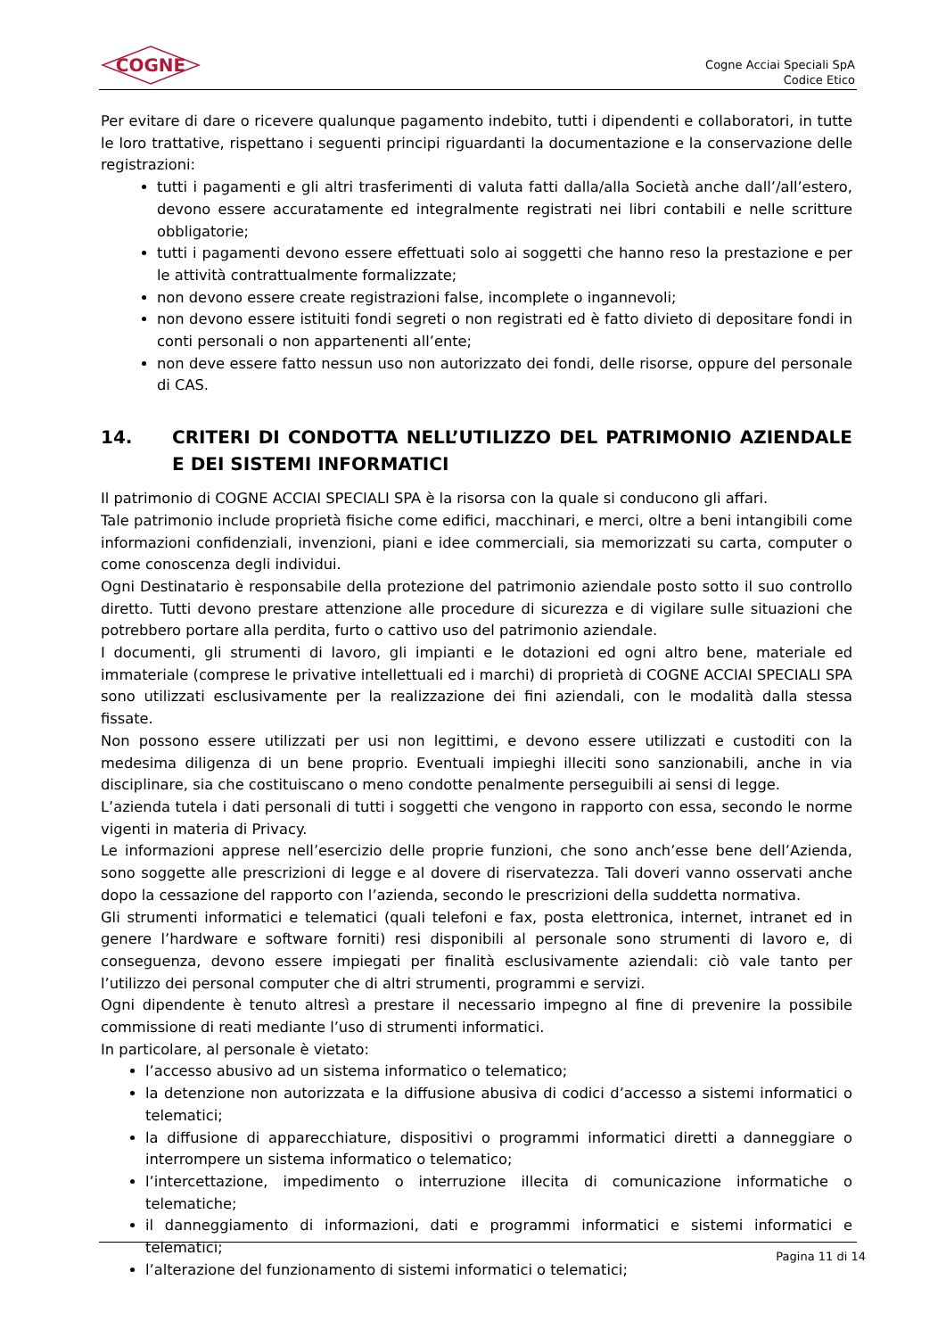COGNE
Cogne Acciai Speciali SpA
Codice Etico
Per evitare di dare o ricevere qualunque pagamento indebito, tutti i dipendenti e collaboratori, in tutte le loro trattative, rispettano i seguenti principi riguardanti la documentazione e la conservazione delle registrazioni:
tutti i pagamenti e gli altri trasferimenti di valuta fatti dalla/alla Società anche dall’/all’estero, devono essere accuratamente ed integralmente registrati nei libri contabili e nelle scritture obbligatorie;
tutti i pagamenti devono essere effettuati solo ai soggetti che hanno reso la prestazione e per le attività contrattualmente formalizzate;
non devono essere create registrazioni false, incomplete o ingannevoli;
non devono essere istituiti fondi segreti o non registrati ed è fatto divieto di depositare fondi in conti personali o non appartenenti all’ente;
non deve essere fatto nessun uso non autorizzato dei fondi, delle risorse, oppure del personale di CAS.
14. CRITERI DI CONDOTTA NELL’UTILIZZO DEL PATRIMONIO AZIENDALE E DEI SISTEMI INFORMATICI
Il patrimonio di COGNE ACCIAI SPECIALI SPA è la risorsa con la quale si conducono gli affari.
Tale patrimonio include proprietà fisiche come edifici, macchinari, e merci, oltre a beni intangibili come informazioni confidenziali, invenzioni, piani e idee commerciali, sia memorizzati su carta, computer o come conoscenza degli individui.
Ogni Destinatario è responsabile della protezione del patrimonio aziendale posto sotto il suo controllo diretto. Tutti devono prestare attenzione alle procedure di sicurezza e di vigilare sulle situazioni che potrebbero portare alla perdita, furto o cattivo uso del patrimonio aziendale.
I documenti, gli strumenti di lavoro, gli impianti e le dotazioni ed ogni altro bene, materiale ed immateriale (comprese le privative intellettuali ed i marchi) di proprietà di COGNE ACCIAI SPECIALI SPA sono utilizzati esclusivamente per la realizzazione dei fini aziendali, con le modalità dalla stessa fissate.
Non possono essere utilizzati per usi non legittimi, e devono essere utilizzati e custoditi con la medesima diligenza di un bene proprio. Eventuali impieghi illeciti sono sanzionabili, anche in via disciplinare, sia che costituiscano o meno condotte penalmente perseguibili ai sensi di legge.
L’azienda tutela i dati personali di tutti i soggetti che vengono in rapporto con essa, secondo le norme vigenti in materia di Privacy.
Le informazioni apprese nell’esercizio delle proprie funzioni, che sono anch’esse bene dell’Azienda, sono soggette alle prescrizioni di legge e al dovere di riservatezza. Tali doveri vanno osservati anche dopo la cessazione del rapporto con l’azienda, secondo le prescrizioni della suddetta normativa.
Gli strumenti informatici e telematici (quali telefoni e fax, posta elettronica, internet, intranet ed in genere l’hardware e software forniti) resi disponibili al personale sono strumenti di lavoro e, di conseguenza, devono essere impiegati per finalità esclusivamente aziendali: ciò vale tanto per l’utilizzo dei personal computer che di altri strumenti, programmi e servizi.
Ogni dipendente è tenuto altresì a prestare il necessario impegno al fine di prevenire la possibile commissione di reati mediante l’uso di strumenti informatici.
In particolare, al personale è vietato:
l’accesso abusivo ad un sistema informatico o telematico;
la detenzione non autorizzata e la diffusione abusiva di codici d’accesso a sistemi informatici o telematici;
la diffusione di apparecchiature, dispositivi o programmi informatici diretti a danneggiare o interrompere un sistema informatico o telematico;
l’intercettazione, impedimento o interruzione illecita di comunicazione informatiche o telematiche;
il danneggiamento di informazioni, dati e programmi informatici e sistemi informatici e telematici;
l’alterazione del funzionamento di sistemi informatici o telematici;
Pagina 11 di 14